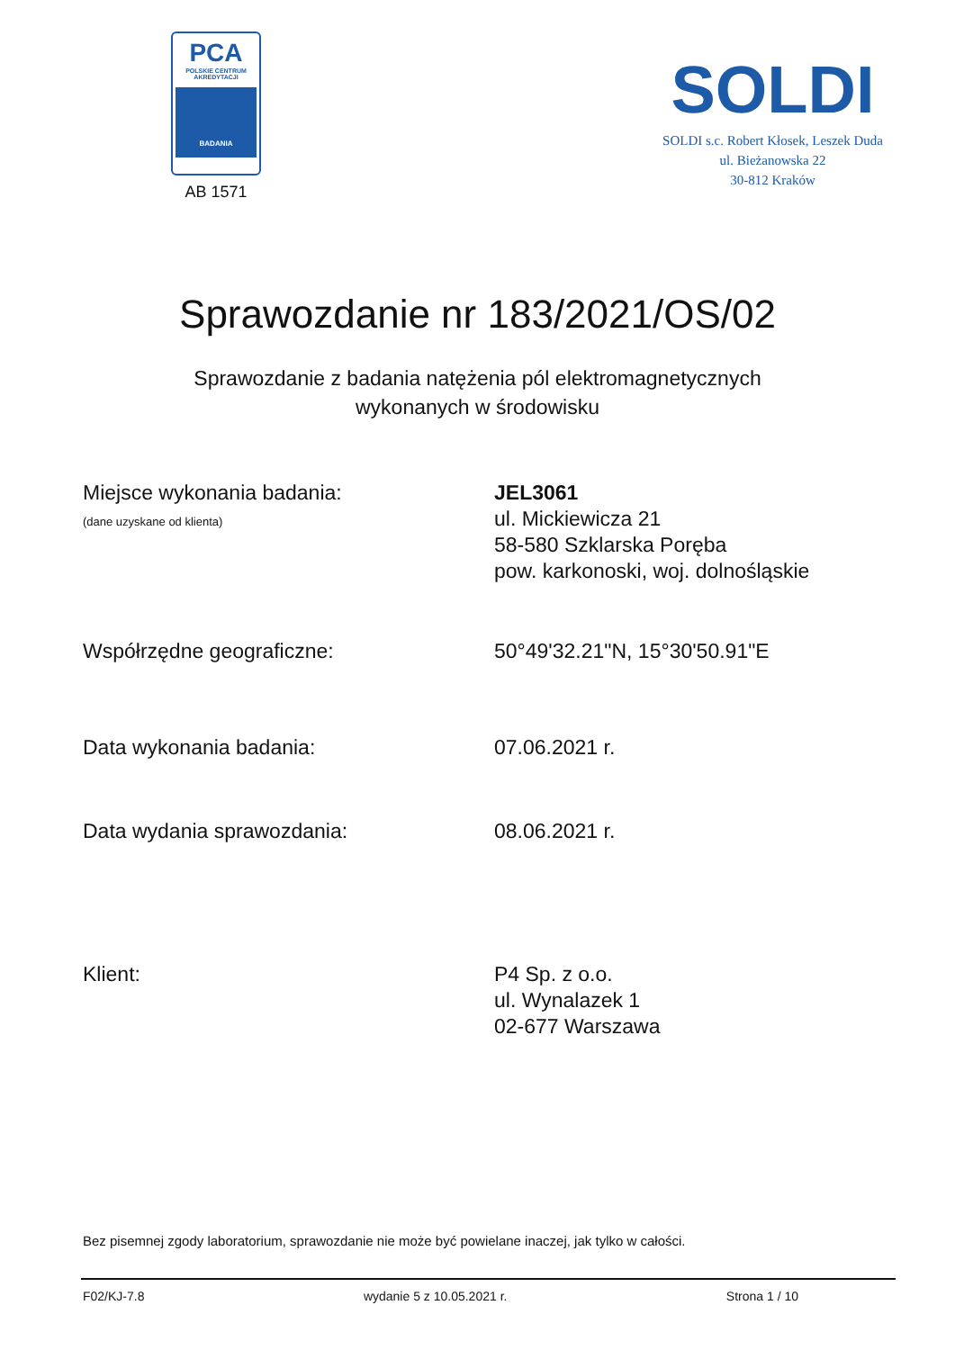PCA
POLSKIE CENTRUM
AKREDYTACJI
BADANIA
AB 1571
SOLDI
SOLDI s.c. Robert Kłosek, Leszek Duda
ul. Bieżanowska 22
30-812 Kraków
Sprawozdanie nr 183/2021/OS/02
Sprawozdanie z badania natężenia pól elektromagnetycznych
wykonanych w środowisku
Miejsce wykonania badania:
(dane uzyskane od klienta)
JEL3061
ul. Mickiewicza 21
58-580 Szklarska Poręba
pow. karkonoski, woj. dolnośląskie
Współrzędne geograficzne: 50°49'32.21"N, 15°30'50.91"E
Data wykonania badania: 07.06.2021 r.
Data wydania sprawozdania: 08.06.2021 r.
Klient: P4 Sp. z o.o.
ul. Wynalazek 1
02-677 Warszawa
Bez pisemnej zgody laboratorium, sprawozdanie nie może być powielane inaczej, jak tylko w całości.
F02/KJ-7.8 wydanie 5 z 10.05.2021 r. Strona 1 / 10